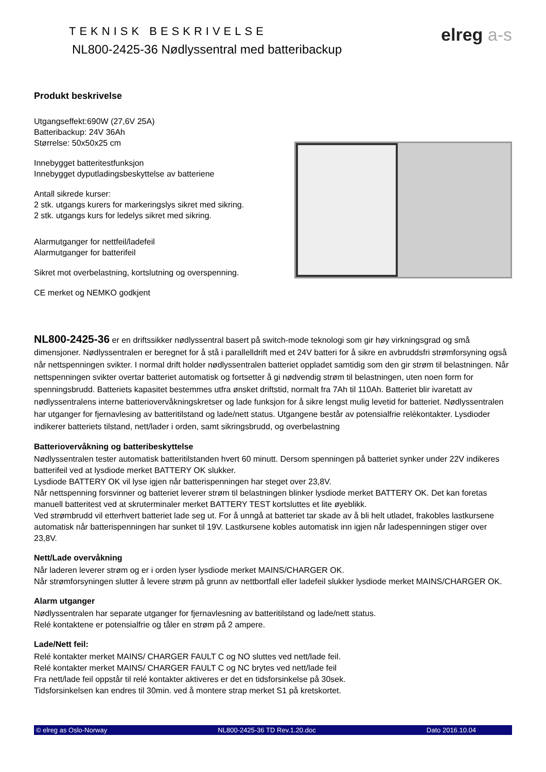TEKNISK BESKRIVELSE
NL800-2425-36 Nødlyssentral med batteribackup
elreg a-s
Produkt beskrivelse
Utgangseffekt:690W (27,6V 25A)
Batteribackup: 24V 36Ah
Størrelse: 50x50x25 cm
Innebygget batteritestfunksjon
Innebygget dyputladingsbeskyttelse av batteriene
Antall sikrede kurser:
2 stk. utgangs kurers for markeringslys sikret med sikring.
2 stk. utgangs kurs for ledelys sikret med sikring.
Alarmutganger for nettfeil/ladefeil
Alarmutganger for batterifeil
Sikret mot overbelastning, kortslutning og overspenning.
CE merket og NEMKO godkjent
NL800-2425-36 er en driftssikker nødlyssentral basert på switch-mode teknologi som gir høy virkningsgrad og små dimensjoner. Nødlyssentralen er beregnet for å stå i parallelldrift med et 24V batteri for å sikre en avbruddsfri strømforsyning også når nettspenningen svikter. I normal drift holder nødlyssentralen batteriet oppladet samtidig som den gir strøm til belastningen. Når nettspenningen svikter overtar batteriet automatisk og fortsetter å gi nødvendig strøm til belastningen, uten noen form for spenningsbrudd. Batteriets kapasitet bestemmes utfra ønsket driftstid, normalt fra 7Ah til 110Ah. Batteriet blir ivaretatt av nødlyssentralens interne batteriovervåkningskretser og lade funksjon for å sikre lengst mulig levetid for batteriet. Nødlyssentralen har utganger for fjernavlesing av batteritilstand og lade/nett status. Utgangene består av potensialfrie relèkontakter. Lysdioder indikerer batteriets tilstand, nett/lader i orden, samt sikringsbrudd, og overbelastning
Batteriovervåkning og batteribeskyttelse
Nødlyssentralen tester automatisk batteritilstanden hvert 60 minutt. Dersom spenningen på batteriet synker under 22V indikeres batterifeil ved at lysdiode merket BATTERY OK slukker.
Lysdiode BATTERY OK vil lyse igjen når batterispenningen har steget over 23,8V.
Når nettspenning forsvinner og batteriet leverer strøm til belastningen blinker lysdiode merket BATTERY OK. Det kan foretas manuell batteritest ved at skruterminaler merket BATTERY TEST kortsluttes et lite øyeblikk.
Ved strømbrudd vil etterhvert batteriet lade seg ut. For å unngå at batteriet tar skade av å bli helt utladet, frakobles lastkursene automatisk når batterispenningen har sunket til 19V. Lastkursene kobles automatisk inn igjen når ladespenningen stiger over 23,8V.
Nett/Lade overvåkning
Når laderen leverer strøm og er i orden lyser lysdiode merket MAINS/CHARGER OK.
Når strømforsyningen slutter å levere strøm på grunn av nettbortfall eller ladefeil slukker lysdiode merket MAINS/CHARGER OK.
Alarm utganger
Nødlyssentralen har separate utganger for fjernavlesning av batteritilstand og lade/nett status.
Relé kontaktene er potensialfrie og tåler en strøm på 2 ampere.
Lade/Nett feil:
Relé kontakter merket MAINS/ CHARGER FAULT C og NO sluttes ved nett/lade feil.
Relé kontakter merket MAINS/ CHARGER FAULT C og NC brytes ved nett/lade feil
Fra nett/lade feil oppstår til relé kontakter aktiveres er det en tidsforsinkelse på 30sek.
Tidsforsinkelsen kan endres til 30min. ved å montere strap merket S1 på kretskortet.
© elreg as Oslo-Norway NL800-2425-36 TD Rev.1.20.doc Dato 2016.10.04